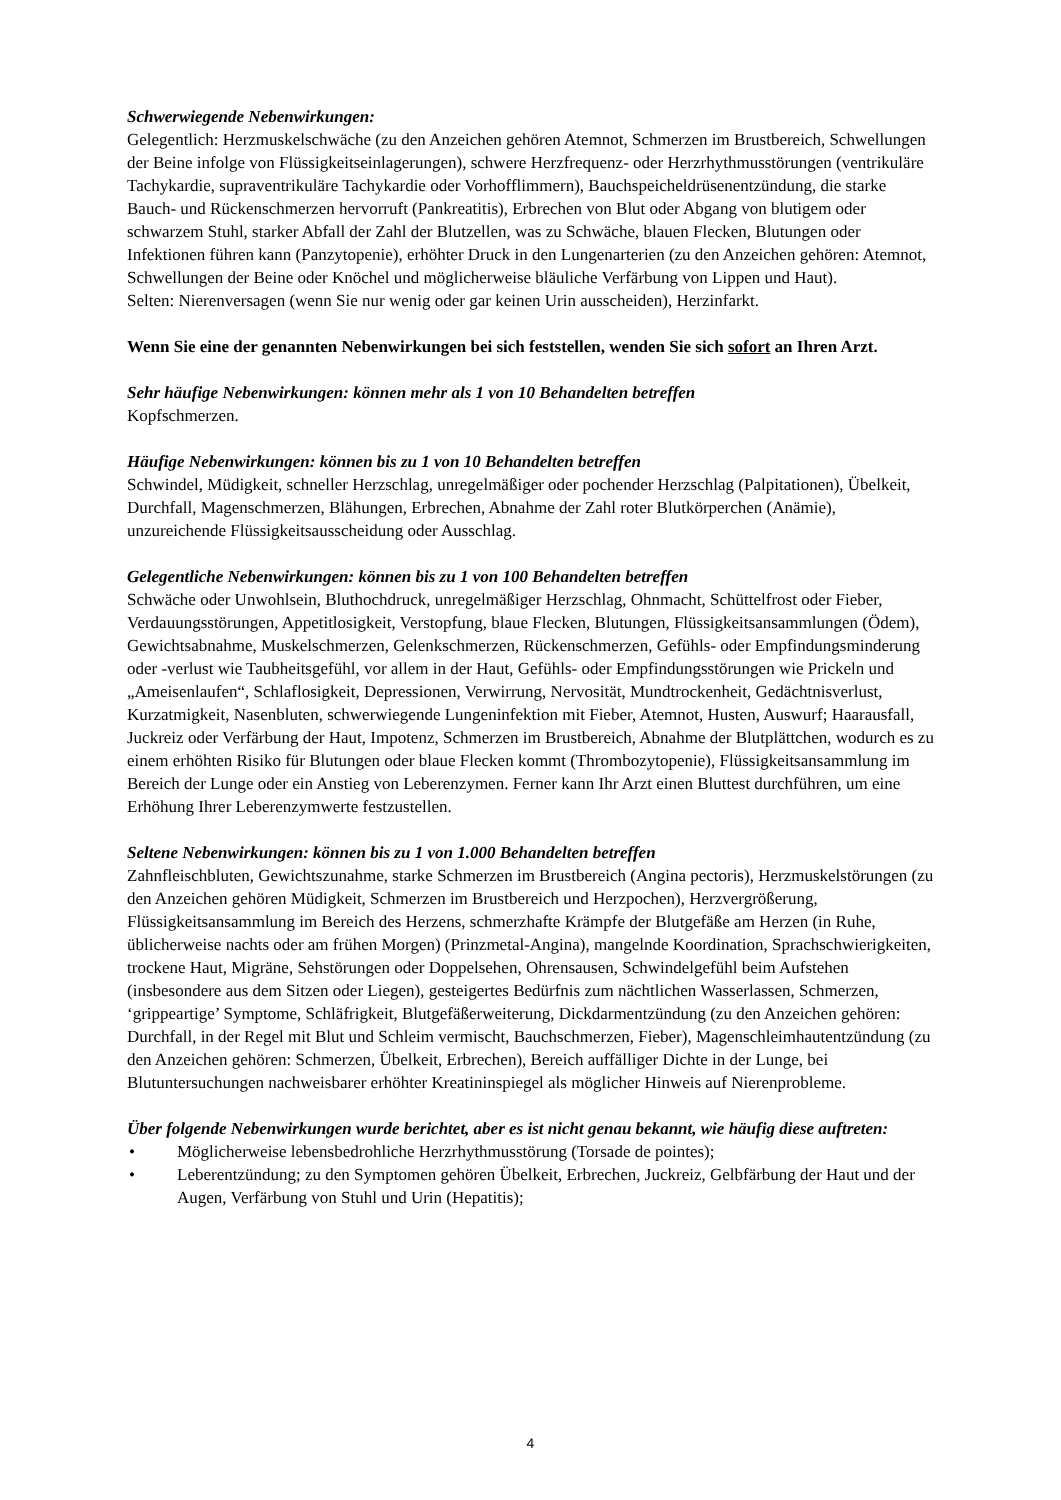Schwerwiegende Nebenwirkungen:
Gelegentlich: Herzmuskelschwäche (zu den Anzeichen gehören Atemnot, Schmerzen im Brustbereich, Schwellungen der Beine infolge von Flüssigkeitseinlagerungen), schwere Herzfrequenz- oder Herzrhythmusstörungen (ventrikuläre Tachykardie, supraventrikuläre Tachykardie oder Vorhofflimmern), Bauchspeicheldrüsenentzündung, die starke Bauch- und Rückenschmerzen hervorruft (Pankreatitis), Erbrechen von Blut oder Abgang von blutigem oder schwarzem Stuhl, starker Abfall der Zahl der Blutzellen, was zu Schwäche, blauen Flecken, Blutungen oder Infektionen führen kann (Panzytopenie), erhöhter Druck in den Lungenarterien (zu den Anzeichen gehören: Atemnot, Schwellungen der Beine oder Knöchel und möglicherweise bläuliche Verfärbung von Lippen und Haut).
Selten: Nierenversagen (wenn Sie nur wenig oder gar keinen Urin ausscheiden), Herzinfarkt.
Wenn Sie eine der genannten Nebenwirkungen bei sich feststellen, wenden Sie sich sofort an Ihren Arzt.
Sehr häufige Nebenwirkungen: können mehr als 1 von 10 Behandelten betreffen
Kopfschmerzen.
Häufige Nebenwirkungen: können bis zu 1 von 10 Behandelten betreffen
Schwindel, Müdigkeit, schneller Herzschlag, unregelmäßiger oder pochender Herzschlag (Palpitationen), Übelkeit, Durchfall, Magenschmerzen, Blähungen, Erbrechen, Abnahme der Zahl roter Blutkörperchen (Anämie), unzureichende Flüssigkeitsausscheidung oder Ausschlag.
Gelegentliche Nebenwirkungen: können bis zu 1 von 100 Behandelten betreffen
Schwäche oder Unwohlsein, Bluthochdruck, unregelmäßiger Herzschlag, Ohnmacht, Schüttelfrost oder Fieber, Verdauungsstörungen, Appetitlosigkeit, Verstopfung, blaue Flecken, Blutungen, Flüssigkeitsansammlungen (Ödem), Gewichtsabnahme, Muskelschmerzen, Gelenkschmerzen, Rückenschmerzen, Gefühls- oder Empfindungsminderung oder -verlust wie Taubheitsgefühl, vor allem in der Haut, Gefühls- oder Empfindungsstörungen wie Prickeln und „Ameisenlaufen“, Schlaflosigkeit, Depressionen, Verwirrung, Nervosität, Mundtrockenheit, Gedächtnisverlust, Kurzatmigkeit, Nasenbluten, schwerwiegende Lungeninfektion mit Fieber, Atemnot, Husten, Auswurf; Haarausfall, Juckreiz oder Verfärbung der Haut, Impotenz, Schmerzen im Brustbereich, Abnahme der Blutplättchen, wodurch es zu einem erhöhten Risiko für Blutungen oder blaue Flecken kommt (Thrombozytopenie), Flüssigkeitsansammlung im Bereich der Lunge oder ein Anstieg von Leberenzymen. Ferner kann Ihr Arzt einen Bluttest durchführen, um eine Erhöhung Ihrer Leberenzymwerte festzustellen.
Seltene Nebenwirkungen: können bis zu 1 von 1.000 Behandelten betreffen
Zahnfleischbluten, Gewichtszunahme, starke Schmerzen im Brustbereich (Angina pectoris), Herzmuskelstörungen (zu den Anzeichen gehören Müdigkeit, Schmerzen im Brustbereich und Herzpochen), Herzvergrößerung, Flüssigkeitsansammlung im Bereich des Herzens, schmerzhafte Krämpfe der Blutgefäße am Herzen (in Ruhe, üblicherweise nachts oder am frühen Morgen) (Prinzmetal-Angina), mangelnde Koordination, Sprachschwierigkeiten, trockene Haut, Migräne, Sehstörungen oder Doppelsehen, Ohrensausen, Schwindelgefühl beim Aufstehen (insbesondere aus dem Sitzen oder Liegen), gesteigertes Bedürfnis zum nächtlichen Wasserlassen, Schmerzen, ‘grippeartige’ Symptome, Schläfrigkeit, Blutgefäßerweiterung, Dickdarmentzündung (zu den Anzeichen gehören: Durchfall, in der Regel mit Blut und Schleim vermischt, Bauchschmerzen, Fieber), Magenschleimhautentzündung (zu den Anzeichen gehören: Schmerzen, Übelkeit, Erbrechen), Bereich auffälliger Dichte in der Lunge, bei Blutuntersuchungen nachweisbarer erhöhter Kreatininspiegel als möglicher Hinweis auf Nierenprobleme.
Über folgende Nebenwirkungen wurde berichtet, aber es ist nicht genau bekannt, wie häufig diese auftreten:
• Möglicherweise lebensbedrohliche Herzrhythmusstörung (Torsade de pointes);
• Leberentzündung; zu den Symptomen gehören Übelkeit, Erbrechen, Juckreiz, Gelbfärbung der Haut und der Augen, Verfärbung von Stuhl und Urin (Hepatitis);
4